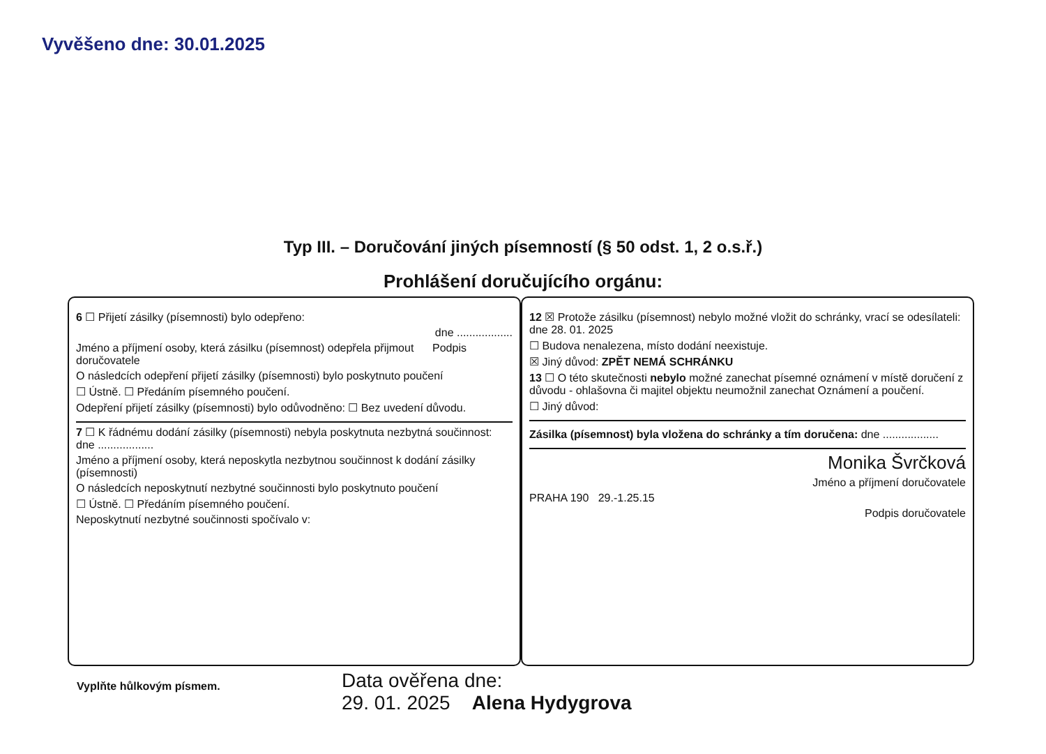Vyvěšeno dne: 30.01.2025
Typ III. – Doručování jiných písemností (§ 50 odst. 1, 2 o.s.ř.)
Prohlášení doručujícího orgánu:
6 ☐ Přijetí zásilky (písemnosti) bylo odepřeno:
dne ..................
Jméno a příjmení osoby, která zásilku (písemnost) odepřela přijmout Podpis doručovatele
O následcích odepření přijetí zásilky (písemnosti) bylo poskytnuto poučení
☐ Ústně. ☐ Předáním písemného poučení.
Odepření přijetí zásilky (písemnosti) bylo odůvodněno: ☐ Bez uvedení důvodu.
7 ☐ K řádnému dodání zásilky (písemnosti) nebyla poskytnuta nezbytná součinnost: dne ..................
Jméno a příjmení osoby, která neposkytla nezbytnou součinnost k dodání zásilky (písemnosti)
O následcích neposkytnutí nezbytné součinnosti bylo poskytnuto poučení
☐ Ústně. ☐ Předáním písemného poučení.
Neposkytnutí nezbytné součinnosti spočívalo v:
12 ☒ Protože zásilku (písemnost) nebylo možné vložit do schránky, vrací se odesílateli: dne 28. 01. 2025
☐ Budova nenalezena, místo dodání neexistuje.
☒ Jiný důvod: ZPĚT NEMÁ SCHRÁNKU
13 ☐ O této skutečnosti nebylo možné zanechat písemné oznámení v místě doručení z důvodu - ohlašovna či majitel objektu neumožnil zanechat Oznámení a poučení.
☐ Jiný důvod:
Zásilka (písemnost) byla vložena do schránky a tím doručena: dne ..................
Monika Švrčková
Jméno a příjmení doručovatele
PRAHA 190 29.-1.25.15
Podpis doručovatele
Vyplňte hůlkovým písmem.
Data ověřena dne:
29. 01. 2025 Alena Hydygrova